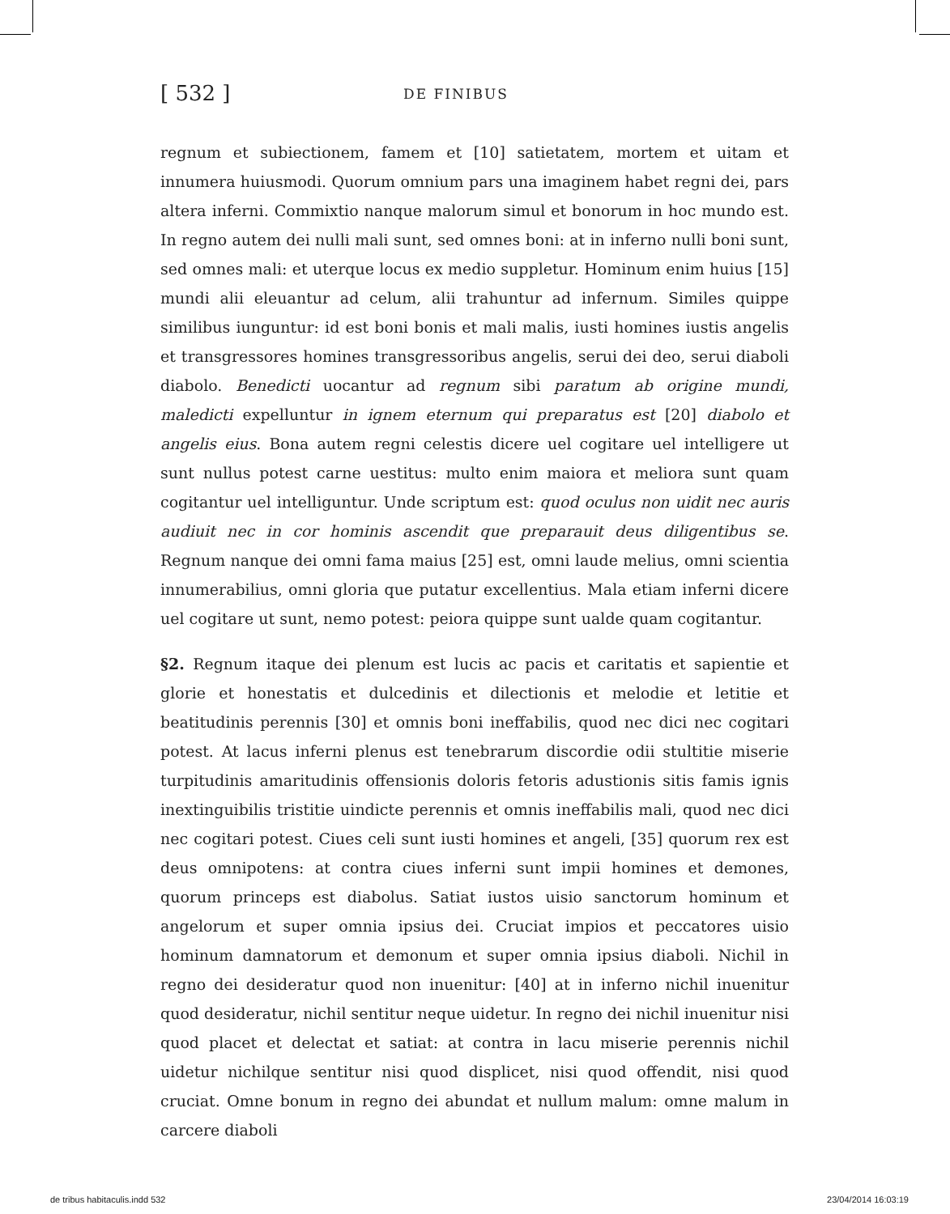[ 532 ]
DE FINIBUS
regnum et subiectionem, famem et [10] satietatem, mortem et uitam et innumera huiusmodi. Quorum omnium pars una imaginem habet regni dei, pars altera inferni. Commixtio nanque malorum simul et bonorum in hoc mundo est. In regno autem dei nulli mali sunt, sed omnes boni: at in inferno nulli boni sunt, sed omnes mali: et uterque locus ex medio suppletur. Hominum enim huius [15] mundi alii eleuantur ad celum, alii trahuntur ad infernum. Similes quippe similibus iunguntur: id est boni bonis et mali malis, iusti homines iustis angelis et transgressores homines transgressoribus angelis, serui dei deo, serui diaboli diabolo. Benedicti uocantur ad regnum sibi paratum ab origine mundi, maledicti expelluntur in ignem eternum qui preparatus est [20] diabolo et angelis eius. Bona autem regni celestis dicere uel cogitare uel intelligere ut sunt nullus potest carne uestitus: multo enim maiora et meliora sunt quam cogitantur uel intelliguntur. Unde scriptum est: quod oculus non uidit nec auris audiuit nec in cor hominis ascendit que preparauit deus diligentibus se. Regnum nanque dei omni fama maius [25] est, omni laude melius, omni scientia innumerabilius, omni gloria que putatur excellentius. Mala etiam inferni dicere uel cogitare ut sunt, nemo potest: peiora quippe sunt ualde quam cogitantur.
§2. Regnum itaque dei plenum est lucis ac pacis et caritatis et sapientie et glorie et honestatis et dulcedinis et dilectionis et melodie et letitie et beatitudinis perennis [30] et omnis boni ineffabilis, quod nec dici nec cogitari potest. At lacus inferni plenus est tenebrarum discordie odii stultitie miserie turpitudinis amaritudinis offensionis doloris fetoris adustionis sitis famis ignis inextinguibilis tristitie uindicte perennis et omnis ineffabilis mali, quod nec dici nec cogitari potest. Ciues celi sunt iusti homines et angeli, [35] quorum rex est deus omnipotens: at contra ciues inferni sunt impii homines et demones, quorum princeps est diabolus. Satiat iustos uisio sanctorum hominum et angelorum et super omnia ipsius dei. Cruciat impios et peccatores uisio hominum damnatorum et demonum et super omnia ipsius diaboli. Nichil in regno dei desideratur quod non inuenitur: [40] at in inferno nichil inuenitur quod desideratur, nichil sentitur neque uidetur. In regno dei nichil inuenitur nisi quod placet et delectat et satiat: at contra in lacu miserie perennis nichil uidetur nichilque sentitur nisi quod displicet, nisi quod offendit, nisi quod cruciat. Omne bonum in regno dei abundat et nullum malum: omne malum in carcere diaboli
de tribus habitaculis.indd 532 23/04/2014 16:03:19